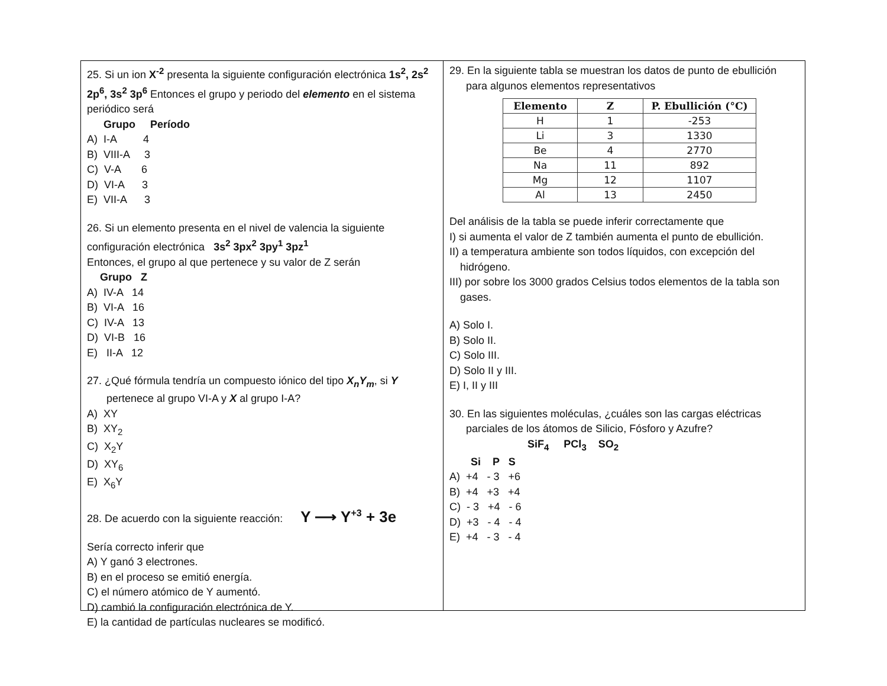25. Si un ion X<sup>-2</sup> presenta la siguiente configuración electrónica 1s<sup>2</sup>, 2s<sup>2</sup> 2p<sup>6</sup>, 3s<sup>2</sup> 3p<sup>6</sup> Entonces el grupo y periodo del elemento en el sistema periódico será
Grupo Período
A) I-A 4
B) VIII-A 3
C) V-A 6
D) VI-A 3
E) VII-A 3
26. Si un elemento presenta en el nivel de valencia la siguiente configuración electrónica 3s<sup>2</sup> 3px<sup>2</sup> 3py<sup>1</sup> 3pz<sup>1</sup>
Entonces, el grupo al que pertenece y su valor de Z serán
Grupo Z
A) IV-A 14
B) VI-A 16
C) IV-A 13
D) VI-B 16
E) II-A 12
27. ¿Qué fórmula tendría un compuesto iónico del tipo X<sub>n</sub>Y<sub>m</sub>, si Y
pertenece al grupo VI-A y X al grupo I-A?
A) XY
B) XY<sub>2</sub>
C) X<sub>2</sub>Y
D) XY<sub>6</sub>
E) X<sub>6</sub>Y
28. De acuerdo con la siguiente reacción: Y ⟶ Y<sup>+3</sup> + 3e
Sería correcto inferir que
A) Y ganó 3 electrones.
B) en el proceso se emitió energía.
C) el número atómico de Y aumentó.
D) cambió la configuración electrónica de Y.
E) la cantidad de partículas nucleares se modificó.
29. En la siguiente tabla se muestran los datos de punto de ebullición
para algunos elementos representativos
| Elemento | Z | P. Ebullición (°C) |
| --- | --- | --- |
| H | 1 | -253 |
| Li | 3 | 1330 |
| Be | 4 | 2770 |
| Na | 11 | 892 |
| Mg | 12 | 1107 |
| Al | 13 | 2450 |
Del análisis de la tabla se puede inferir correctamente que
I) si aumenta el valor de Z también aumenta el punto de ebullición.
II) a temperatura ambiente son todos líquidos, con excepción del
hidrógeno.
III) por sobre los 3000 grados Celsius todos elementos de la tabla son
gases.
A) Solo I.
B) Solo II.
C) Solo III.
D) Solo II y III.
E) I, II y III
30. En las siguientes moléculas, ¿cuáles son las cargas eléctricas
parciales de los átomos de Silicio, Fósforo y Azufre?
SiF<sub>4</sub> PCl<sub>3</sub> SO<sub>2</sub>
Si P S
A) +4 - 3 +6
B) +4 +3 +4
C) - 3 +4 - 6
D) +3 - 4 - 4
E) +4 - 3 - 4